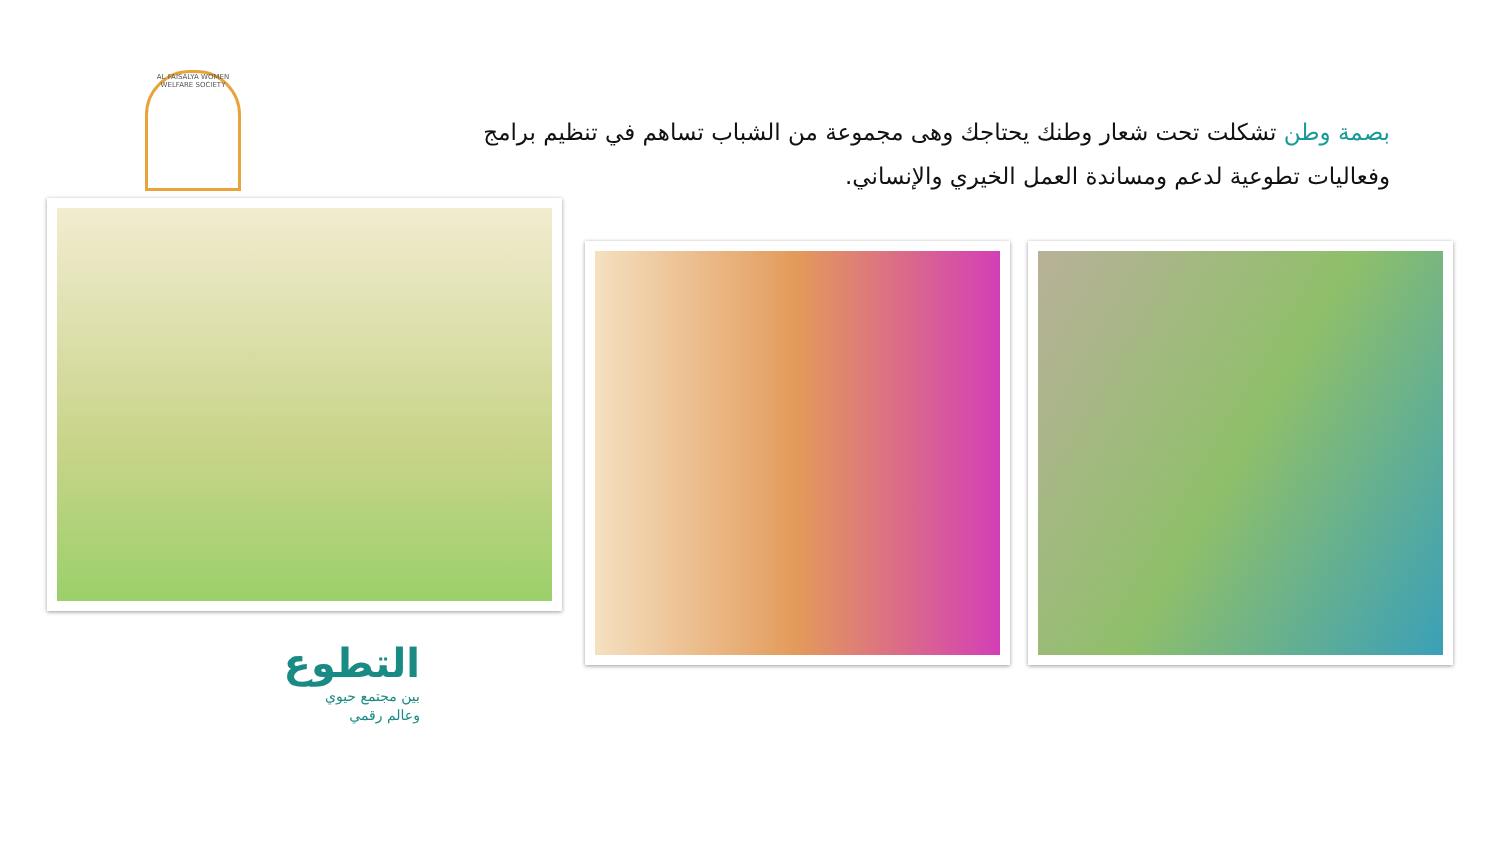AL FAISALYA WOMEN WELFARE SOCIETY
بصمة وطن تشكلت تحت شعار وطنك يحتاجك وهى مجموعة من الشباب تساهم في تنظيم برامج وفعاليات تطوعية لدعم ومساندة العمل الخيري والإنساني.
التطوع
بين مجتمع حيوي
وعالم رقمي